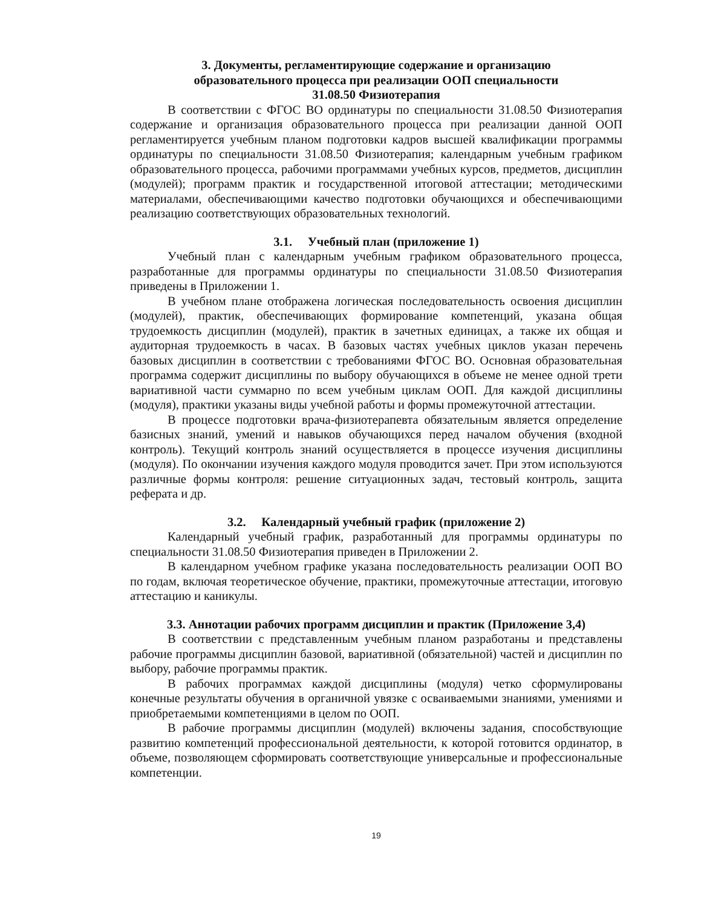3. Документы, регламентирующие содержание и организацию
образовательного процесса при реализации ООП специальности
31.08.50 Физиотерапия
В соответствии с ФГОС ВО ординатуры по специальности 31.08.50 Физиотерапия содержание и организация образовательного процесса при реализации данной ООП регламентируется учебным планом подготовки кадров высшей квалификации программы ординатуры по специальности 31.08.50 Физиотерапия; календарным учебным графиком образовательного процесса, рабочими программами учебных курсов, предметов, дисциплин (модулей); программ практик и государственной итоговой аттестации; методическими материалами, обеспечивающими качество подготовки обучающихся и обеспечивающими реализацию соответствующих образовательных технологий.
3.1. Учебный план (приложение 1)
Учебный план с календарным учебным графиком образовательного процесса, разработанные для программы ординатуры по специальности 31.08.50 Физиотерапия приведены в Приложении 1.
В учебном плане отображена логическая последовательность освоения дисциплин (модулей), практик, обеспечивающих формирование компетенций, указана общая трудоемкость дисциплин (модулей), практик в зачетных единицах, а также их общая и аудиторная трудоемкость в часах. В базовых частях учебных циклов указан перечень базовых дисциплин в соответствии с требованиями ФГОС ВО. Основная образовательная программа содержит дисциплины по выбору обучающихся в объеме не менее одной трети вариативной части суммарно по всем учебным циклам ООП. Для каждой дисциплины (модуля), практики указаны виды учебной работы и формы промежуточной аттестации.
В процессе подготовки врача-физиотерапевта обязательным является определение базисных знаний, умений и навыков обучающихся перед началом обучения (входной контроль). Текущий контроль знаний осуществляется в процессе изучения дисциплины (модуля). По окончании изучения каждого модуля проводится зачет. При этом используются различные формы контроля: решение ситуационных задач, тестовый контроль, защита реферата и др.
3.2. Календарный учебный график (приложение 2)
Календарный учебный график, разработанный для программы ординатуры по специальности 31.08.50 Физиотерапия приведен в Приложении 2.
В календарном учебном графике указана последовательность реализации ООП ВО по годам, включая теоретическое обучение, практики, промежуточные аттестации, итоговую аттестацию и каникулы.
3.3. Аннотации рабочих программ дисциплин и практик (Приложение 3,4)
В соответствии с представленным учебным планом разработаны и представлены рабочие программы дисциплин базовой, вариативной (обязательной) частей и дисциплин по выбору, рабочие программы практик.
В рабочих программах каждой дисциплины (модуля) четко сформулированы конечные результаты обучения в органичной увязке с осваиваемыми знаниями, умениями и приобретаемыми компетенциями в целом по ООП.
В рабочие программы дисциплин (модулей) включены задания, способствующие развитию компетенций профессиональной деятельности, к которой готовится ординатор, в объеме, позволяющем сформировать соответствующие универсальные и профессиональные компетенции.
19